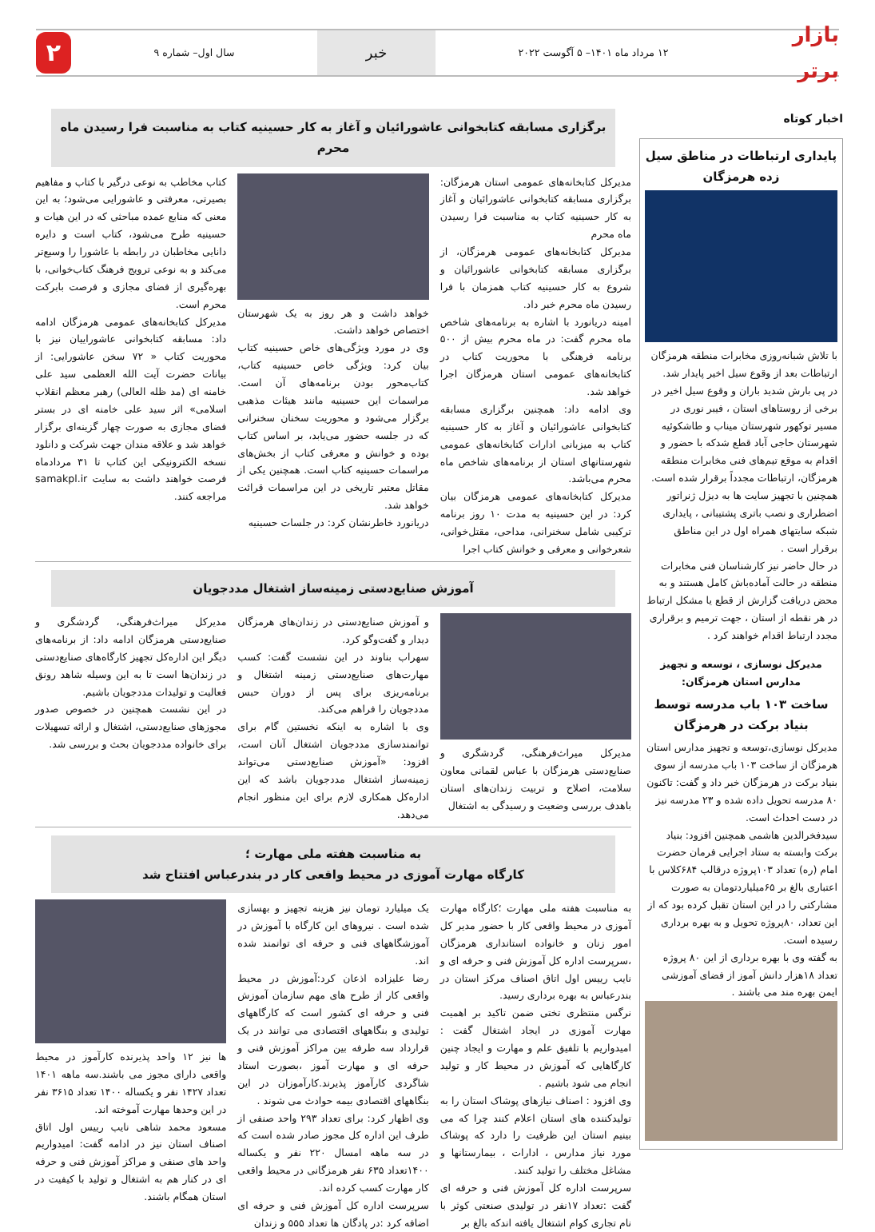بازار برتر
۱۲ مرداد ماه ۱۴۰۱– ۵ آگوست ۲۰۲۲
خبر
سال اول– شماره ۹
۲
اخبار کوتاه
پایداری ارتباطات در مناطق سیل زده هرمزگان
با تلاش شبانه‌روزی مخابرات منطقه هرمزگان ارتباطات بعد از وقوع سیل اخیر پایدار شد.
در پی بارش شدید باران و وقوع سیل اخیر در برخی از روستاهای استان ، فیبر نوری در مسیر توکهور شهرستان میناب و طاشکوئیه شهرستان حاجی آباد قطع شدکه با حضور و اقدام به موقع تیم‌های فنی مخابرات منطقه هرمزگان، ارتباطات مجدداً برقرار شده است. همچنین با تجهیز سایت ها به دیزل ژنراتور اضطراری و نصب باتری پشتیبانی ، پایداری شبکه سایتهای همراه اول در این مناطق برقرار است .
در حال حاضر نیز کارشناسان فنی مخابرات منطقه در حالت آماده‌باش کامل هستند و به محض دریافت گزارش از قطع یا مشکل ارتباط در هر نقطه از استان ، جهت ترمیم و برقراری مجدد ارتباط اقدام خواهند کرد .
مدیرکل نوسازی ، توسعه و تجهیز مدارس استان هرمزگان:
ساخت ۱۰۳ باب مدرسه توسط بنیاد برکت در هرمزگان
مدیرکل نوسازی،توسعه و تجهیز مدارس استان هرمزگان از ساخت ۱۰۳ باب مدرسه از سوی بنیاد برکت در هرمزگان خبر داد و گفت: تاکنون ۸۰ مدرسه تحویل داده شده و ۲۳ مدرسه نیز در دست احداث است.
سیدفخرالدین هاشمی همچنین افزود: بنیاد برکت وابسته به ستاد اجرایی فرمان حضرت امام (ره) تعداد ۱۰۳پروژه درقالب ۶۸۴کلاس با اعتباری بالغ بر ۶۵میلیاردتومان به صورت مشارکتی را در این استان تقبل کرده بود که از این تعداد، ۸۰پروژه تحویل و به بهره برداری رسیده است.
به گفته وی با بهره برداری از این ۸۰ پروژه تعداد ۱۸هزار دانش آموز از فضای آموزشی ایمن بهره مند می باشند .
برگزاری مسابقه کتابخوانی عاشورائیان و آغاز به کار حسینیه کتاب به مناسبت فرا رسیدن ماه محرم
مدیرکل کتابخانه‌های عمومی استان هرمزگان: برگزاری مسابقه کتابخوانی عاشورائیان و آغاز به کار حسینیه کتاب به مناسبت فرا رسیدن ماه محرم
مدیرکل کتابخانه‌های عمومی هرمزگان، از برگزاری مسابقه کتابخوانی عاشورائیان و شروع به کار حسینیه کتاب همزمان با فرا رسیدن ماه محرم خبر داد.
امینه دریانورد با اشاره به برنامه‌های شاخص ماه محرم گفت: در ماه محرم بیش از ۵۰۰ برنامه فرهنگی با محوریت کتاب در کتابخانه‌های عمومی استان هرمزگان اجرا خواهد شد.
وی ادامه داد: همچنین برگزاری مسابقه کتابخوانی عاشورائیان و آغاز به کار حسینیه کتاب به میزبانی ادارات کتابخانه‌های عمومی شهرستانهای استان از برنامه‌های شاخص ماه محرم می‌باشد.
مدیرکل کتابخانه‌های عمومی هرمزگان بیان کرد: در این حسینیه به مدت ۱۰ روز برنامه ترکیبی شامل سخنرانی، مداحی، مقتل‌خوانی، شعرخوانی و معرفی و خوانش کتاب اجرا
خواهد داشت و هر روز به یک شهرستان اختصاص خواهد داشت.
وی در مورد ویژگی‌های خاص حسینیه کتاب بیان کرد: ویژگی خاص حسینیه کتاب، کتاب‌محور بودن برنامه‌های آن است. مراسمات این حسینیه مانند هیئات مذهبی برگزار می‌شود و محوریت سخنان سخنرانی که در جلسه حضور می‌یابد، بر اساس کتاب بوده و خوانش و معرفی کتاب از بخش‌های مراسمات حسینیه کتاب است. همچنین یکی از مقاتل معتبر تاریخی در این مراسمات قرائت خواهد شد.
دریانورد خاطرنشان کرد: در جلسات حسینیه
کتاب مخاطب به نوعی درگیر با کتاب و مفاهیم بصیرتی، معرفتی و عاشورایی می‌شود؛ به این معنی که منابع عمده مباحثی که در این هیات و حسینیه طرح می‌شود، کتاب است و دایره دانایی مخاطبان در رابطه با عاشورا را وسیع‌تر می‌کند و به نوعی ترویج فرهنگ کتاب‌خوانی، با بهره‌گیری از فضای مجازی و فرصت بابرکت محرم است.
مدیرکل کتابخانه‌های عمومی هرمزگان ادامه داد: مسابقه کتابخوانی عاشوراییان نیز با محوریت کتاب « ۷۲ سخن عاشورایی: از بیانات حضرت آیت الله العظمی سید علی خامنه ای (مد ظله العالی) رهبر معظم انقلاب اسلامی» اثر سید علی خامنه ای در بستر فضای مجازی به صورت چهار گزینه‌ای برگزار خواهد شد و علاقه مندان جهت شرکت و دانلود نسخه الکترونیکی این کتاب تا ۳۱ مردادماه فرصت خواهند داشت به سایت samakpl.ir مراجعه کنند.
آموزش صنایع‌دستی زمینه‌ساز اشتغال مددجویان
مدیرکل میراث‌فرهنگی، گردشگری و صنایع‌دستی هرمزگان با عباس لقمانی معاون سلامت، اصلاح و تربیت زندان‌های استان باهدف بررسی وضعیت و رسیدگی به اشتغال
و آموزش صنایع‌دستی در زندان‌های هرمزگان دیدار و گفت‌وگو کرد.
سهراب بناوند در این نشست گفت: کسب مهارت‌های صنایع‌دستی زمینه اشتغال و برنامه‌ریزی برای پس از دوران حبس مددجویان را فراهم می‌کند.
وی با اشاره به اینکه نخستین گام برای توانمندسازی مددجویان اشتغال آنان است، افزود: «آموزش صنایع‌دستی می‌تواند زمینه‌ساز اشتغال مددجویان باشد که این اداره‌کل همکاری لازم برای این منظور انجام می‌دهد.
مدیرکل میراث‌فرهنگی، گردشگری و صنایع‌دستی هرمزگان ادامه داد: از برنامه‌های دیگر این اداره‌کل تجهیز کارگاه‌های صنایع‌دستی در زندان‌ها است تا به این وسیله شاهد رونق فعالیت و تولیدات مددجویان باشیم.
در این نشست همچنین در خصوص صدور مجوزهای صنایع‌دستی، اشتغال و ارائه تسهیلات برای خانواده مددجویان بحث و بررسی شد.
به مناسبت هفته ملی مهارت ؛
کارگاه مهارت آموزی در محیط واقعی کار در بندرعباس افتتاح شد
به مناسبت هفته ملی مهارت ؛کارگاه مهارت آموزی در محیط واقعی کار با حضور مدیر کل امور زنان و خانواده استانداری هرمزگان ،سرپرست اداره کل آموزش فنی و حرفه ای و نایب رییس اول اتاق اصناف مرکز استان در بندرعباس به بهره برداری رسید.
نرگس منتظری تختی ضمن تاکید بر اهمیت مهارت آموزی در ایجاد اشتغال گفت : امیدواریم با تلفیق علم و مهارت و ایجاد چنین کارگاهایی که آموزش در محیط کار و تولید انجام می شود باشیم .
وی افزود : اصناف نیازهای پوشاک استان را به تولیدکننده های استان اعلام کنند چرا که می بینیم استان این ظرفیت را دارد که پوشاک مورد نیاز مدارس ، ادارات ، بیمارستانها و مشاغل مختلف را تولید کنند.
سرپرست اداره کل آموزش فنی و حرفه ای گفت :تعداد ۱۷نفر در تولیدی صنعتی کوثر با نام تجاری کوام اشتغال یافته اندکه بالغ بر
یک میلیارد تومان نیز هزینه تجهیز و بهسازی شده است . نیروهای این کارگاه با آموزش در آموزشگاههای فنی و حرفه ای توانمند شده اند.
رضا علیزاده اذعان کرد:آموزش در محیط واقعی کار از طرح های مهم سازمان آموزش فنی و حرفه ای کشور است که کارگاههای تولیدی و بنگاههای اقتصادی می توانند در یک قرارداد سه طرفه بین مراکز آموزش فنی و حرفه ای و مهارت آموز ،بصورت استاد شاگردی کارآموز پذیرند.کارآموزان در این بنگاههای اقتصادی بیمه حوادث می شوند .
وی اظهار کرد: برای تعداد ۲۹۳ واحد صنفی از طرف این اداره کل مجوز صادر شده است که در سه ماهه امسال ۲۲۰ نفر و یکساله ۱۴۰۰تعداد ۶۳۵ نفر هرمزگانی در محیط واقعی کار مهارت کسب کرده اند.
سرپرست اداره کل آموزش فنی و حرفه ای اضافه کرد :در پادگان ها تعداد ۵۵۵ و زندان
ها نیز ۱۲ واحد پذیرنده کارآموز در محیط واقعی دارای مجوز می باشند.سه ماهه ۱۴۰۱ تعداد ۱۴۲۷ نفر و یکساله ۱۴۰۰ تعداد ۳۶۱۵ نفر در این وحدها مهارت آموخته اند.
مسعود محمد شاهی نایب رییس اول اتاق اصناف استان نیز در ادامه گفت: امیدواریم واحد های صنفی و مراکز آموزش فنی و حرفه ای در کنار هم به اشتغال و تولید با کیفیت در استان همگام باشند.